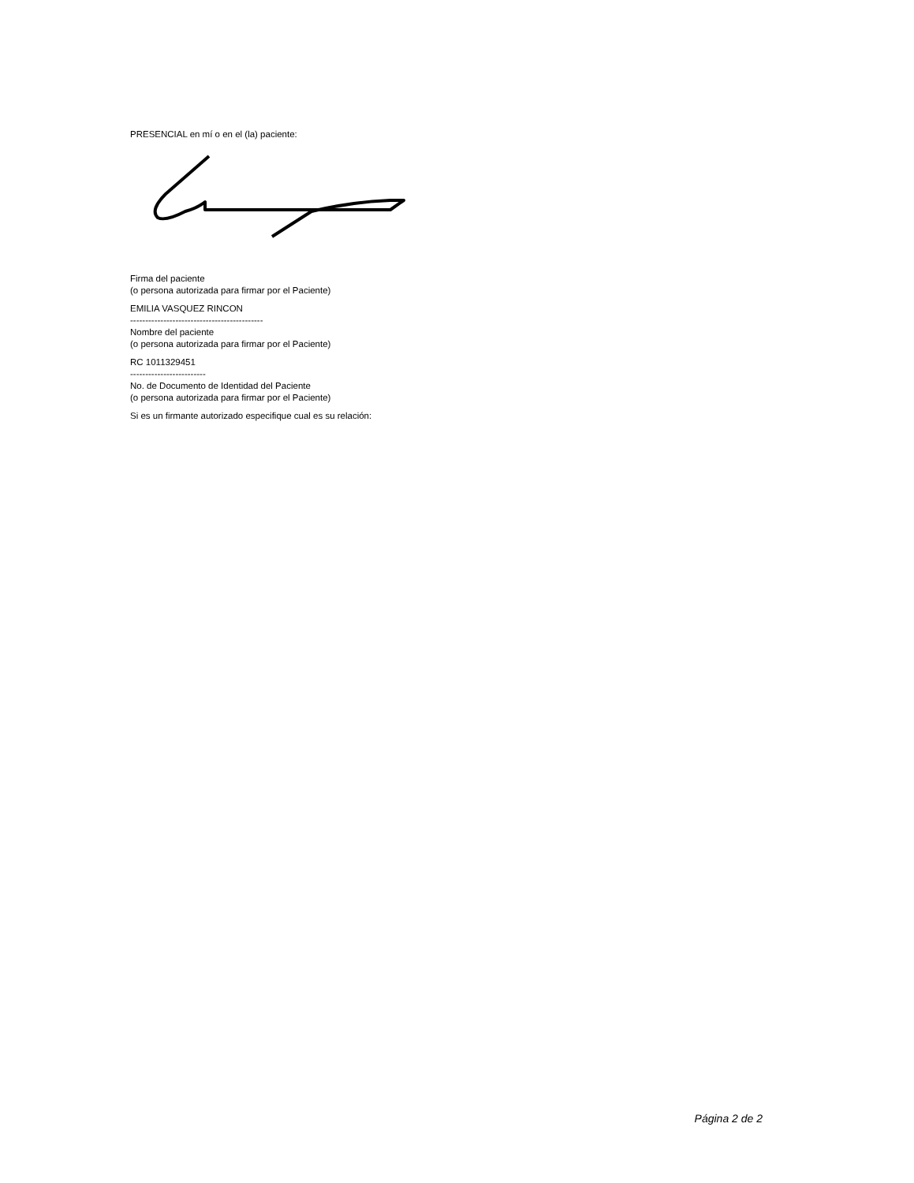PRESENCIAL en mí o en el (la) paciente:
Firma del paciente
(o persona autorizada para firmar por el Paciente)
EMILIA VASQUEZ RINCON
--------------------------------------------
Nombre del paciente
(o persona autorizada para firmar por el Paciente)
RC 1011329451
-------------------------
No. de Documento de Identidad del Paciente
(o persona autorizada para firmar por el Paciente)
Si es un firmante autorizado especifique cual es su relación:
Página 2 de 2